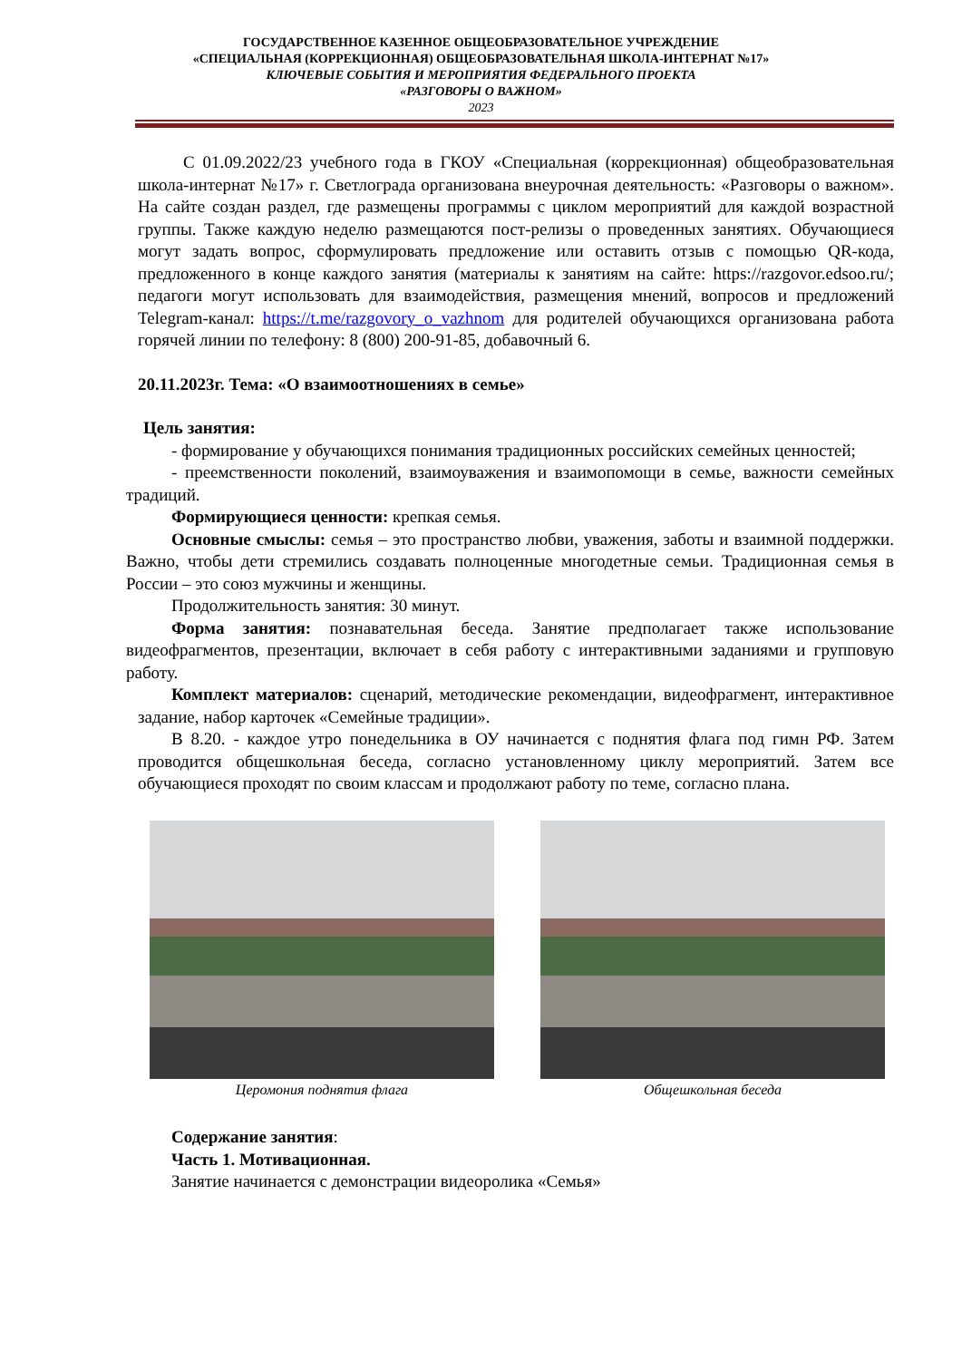ГОСУДАРСТВЕННОЕ КАЗЕННОЕ ОБЩЕОБРАЗОВАТЕЛЬНОЕ УЧРЕЖДЕНИЕ
«СПЕЦИАЛЬНАЯ (КОРРЕКЦИОННАЯ) ОБЩЕОБРАЗОВАТЕЛЬНАЯ ШКОЛА-ИНТЕРНАТ №17»
КЛЮЧЕВЫЕ СОБЫТИЯ И МЕРОПРИЯТИЯ ФЕДЕРАЛЬНОГО ПРОЕКТА
«РАЗГОВОРЫ О ВАЖНОМ»
2023
С 01.09.2022/23 учебного года в ГКОУ «Специальная (коррекционная) общеобразовательная школа-интернат №17» г. Светлограда организована внеурочная деятельность: «Разговоры о важном». На сайте создан раздел, где размещены программы с циклом мероприятий для каждой возрастной группы. Также каждую неделю размещаются пост-релизы о проведенных занятиях. Обучающиеся могут задать вопрос, сформулировать предложение или оставить отзыв с помощью QR-кода, предложенного в конце каждого занятия (материалы к занятиям на сайте: https://razgovor.edsoo.ru/; педагоги могут использовать для взаимодействия, размещения мнений, вопросов и предложений Telegram-канал: https://t.me/razgovory_o_vazhnom для родителей обучающихся организована работа горячей линии по телефону: 8 (800) 200-91-85, добавочный 6.
20.11.2023г. Тема: «О взаимоотношениях в семье»
Цель занятия:
- формирование у обучающихся понимания традиционных российских семейных ценностей;
- преемственности поколений, взаимоуважения и взаимопомощи в семье, важности семейных традиций.
Формирующиеся ценности: крепкая семья.
Основные смыслы: семья – это пространство любви, уважения, заботы и взаимной поддержки. Важно, чтобы дети стремились создавать полноценные многодетные семьи. Традиционная семья в России – это союз мужчины и женщины.
Продолжительность занятия: 30 минут.
Форма занятия: познавательная беседа. Занятие предполагает также использование видеофрагментов, презентации, включает в себя работу с интерактивными заданиями и групповую работу.
Комплект материалов: сценарий, методические рекомендации, видеофрагмент, интерактивное задание, набор карточек «Семейные традиции».
В 8.20. - каждое утро понедельника в ОУ начинается с поднятия флага под гимн РФ. Затем проводится общешкольная беседа, согласно установленному циклу мероприятий. Затем все обучающиеся проходят по своим классам и продолжают работу по теме, согласно плана.
Церомония поднятия флага Общешкольная беседа
Содержание занятия:
Часть 1. Мотивационная.
Занятие начинается с демонстрации видеоролика «Семья»